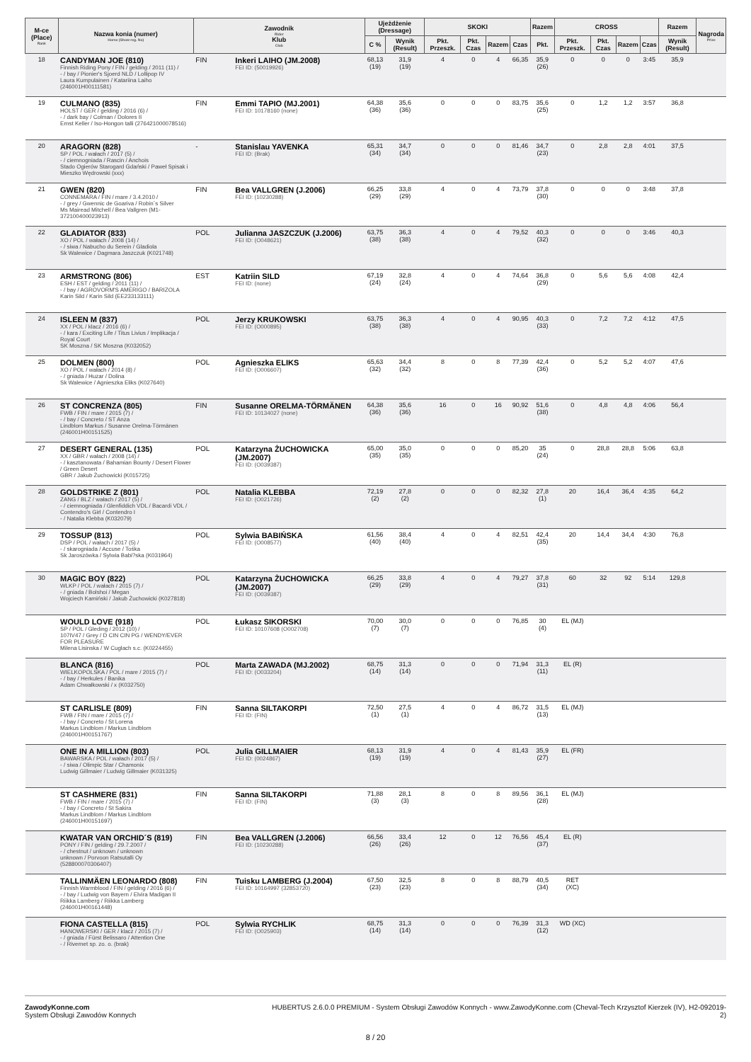| M-ce (Place) Rank | Nazwa konia (numer) Horse (Show reg. No) | Zawodnik Rider Klub Club | | Ujeżdżenie (Dressage) | | SKOKI | | | | Razem | CROSS | | | | Razem | Nagroda Prize |
| --- | --- | --- | --- | --- | --- | --- | --- | --- | --- | --- | --- | --- | --- | --- | --- | --- |
| | | | | C % | Wynik (Result) | Pkt. Przeszk. | Pkt. Czas | Razem | Czas | Pkt. | Pkt. Przeszk. | Pkt. Czas | Razem | Czas | Wynik (Result) | |
| 18 | CANDYMAN JOE (810) Finnish Riding Pony / FIN / gelding / 2011 (11) / - / bay / Pionier's Sjoerd NLD / Lollipop IV Laura Kumpulainen / Katariina Laiho (246001H00111581) | FIN | Inkeri LAIHO (JM.2008) FEI ID: (50019926) | 68,13 (19) | 31,9 (19) | 4 | 0 | 4 | 66,35 | 35,9 (26) | 0 | 0 | 0 | 3:45 | 35,9 | |
| 19 | CULMANO (835) HOLST / GER / gelding / 2016 (6) / - / dark bay / Colman / Dolores II Ernst Keller / Iso-Hongon talli (276421000078516) | FIN | Emmi TAPIO (MJ.2001) FEI ID: 10178160 (none) | 64,38 (36) | 35,6 (36) | 0 | 0 | 0 | 83,75 | 35,6 (25) | 0 | 1,2 | 1,2 | 3:57 | 36,8 | |
| 20 | ARAGORN (828) SP / POL / wałach / 2017 (5) / - / ciemnogniada / Rascin / Anchois Stado Ogierów Starogard Gdański / Paweł Spisak i Mieszko Wędrowski (xxx) | - | Stanislau YAVENKA FEI ID: (Brak) | 65,31 (34) | 34,7 (34) | 0 | 0 | 0 | 81,46 | 34,7 (23) | 0 | 2,8 | 2,8 | 4:01 | 37,5 | |
| 21 | GWEN (820) CONNEMARA / FIN / mare / 3.4.2010 / - / grey / Gwennic de Goariva / Robin´s Silver Ms Mairead Mitchell / Bea Vallgren (M1-372100400023913) | FIN | Bea VALLGREN (J.2006) FEI ID: (10230288) | 66,25 (29) | 33,8 (29) | 4 | 0 | 4 | 73,79 | 37,8 (30) | 0 | 0 | 0 | 3:48 | 37,8 | |
| 22 | GLADIATOR (833) XO / POL / wałach / 2008 (14) / - / siwa / Nabucho du Serein / Gladiola Sk Walewice / Dagmara Jaszczuk (K021748) | POL | Julianna JASZCZUK (J.2006) FEI ID: (O048621) | 63,75 (38) | 36,3 (38) | 4 | 0 | 4 | 79,52 | 40,3 (32) | 0 | 0 | 0 | 3:46 | 40,3 | |
| 23 | ARMSTRONG (806) ESH / EST / gelding / 2011 (11) / - / bay / AGROVORM'S AMERIGO / BARIZOLA Karin Sild / Karin Sild (EE233133111) | EST | Katriin SILD FEI ID: (none) | 67,19 (24) | 32,8 (24) | 4 | 0 | 4 | 74,64 | 36,8 (29) | 0 | 5,6 | 5,6 | 4:08 | 42,4 | |
| 24 | ISLEEN M (837) XX / POL / klacz / 2016 (6) / - / kara / Exciting Life / Titus Livius / Implikacja / Royal Court SK Moszna / SK Moszna (K032052) | POL | Jerzy KRUKOWSKI FEI ID: (O000895) | 63,75 (38) | 36,3 (38) | 4 | 0 | 4 | 90,95 | 40,3 (33) | 0 | 7,2 | 7,2 | 4:12 | 47,5 | |
| 25 | DOLMEN (800) XO / POL / wałach / 2014 (8) / - / gniada / Huzar / Dolina Sk Walewice / Agnieszka Eliks (K027640) | POL | Agnieszka ELIKS FEI ID: (O006607) | 65,63 (32) | 34,4 (32) | 8 | 0 | 8 | 77,39 | 42,4 (36) | 0 | 5,2 | 5,2 | 4:07 | 47,6 | |
| 26 | ST CONCRENZA (805) FWB / FIN / mare / 2015 (7) / - / bay / Concreto / ST Anza Lindblom Markus / Susanne Orelma-Törmänen (246001H00151525) | FIN | Susanne ORELMA-TÖRMÄNEN FEI ID: 10134027 (none) | 64,38 (36) | 35,6 (36) | 16 | 0 | 16 | 90,92 | 51,6 (38) | 0 | 4,8 | 4,8 | 4:06 | 56,4 | |
| 27 | DESERT GENERAL (135) XX / GBR / wałach / 2008 (14) / - / kasztanowata / Bahamian Bounty / Desert Flower / Green Desert GBR / Jakub Żuchowicki (K015725) | POL | Katarzyna ŻUCHOWICKA (JM.2007) FEI ID: (O039387) | 65,00 (35) | 35,0 (35) | 0 | 0 | 0 | 85,20 | 35 (24) | 0 | 28,8 | 28,8 | 5:06 | 63,8 | |
| 28 | GOLDSTRIKE Z (801) ZANG / BLZ / wałach / 2017 (5) / - / ciemnogniada / Glenfiddich VDL / Bacardi VDL / Contendro's Girl / Contendro I - / Natalia Klebba (K032079) | POL | Natalia KLEBBA FEI ID: (O021726) | 72,19 (2) | 27,8 (2) | 0 | 0 | 0 | 82,32 | 27,8 (1) | 20 | 16,4 | 36,4 | 4:35 | 64,2 | |
| 29 | TOSSUP (813) DSP / POL / wałach / 2017 (5) / - / skarogniada / Accuse / Tośka Sk Jaroszówka / Sylwia Babi?ska (K031964) | POL | Sylwia BABIŃSKA FEI ID: (O008577) | 61,56 (40) | 38,4 (40) | 4 | 0 | 4 | 82,51 | 42,4 (35) | 20 | 14,4 | 34,4 | 4:30 | 76,8 | |
| 30 | MAGIC BOY (822) WLKP / POL / wałach / 2015 (7) / - / gniada / Bolshoi / Megan Wojciech Kamiński / Jakub Żuchowicki (K027818) | POL | Katarzyna ŻUCHOWICKA (JM.2007) FEI ID: (O039387) | 66,25 (29) | 33,8 (29) | 4 | 0 | 4 | 79,27 | 37,8 (31) | 60 | 32 | 92 | 5:14 | 129,8 | |
| | WOULD LOVE (918) SP / POL / Gleding / 2012 (10) / 107IV47 / Grey / D CIN CIN PG / WENDY/EVER FOR PLEASURE Milena Lisinska / W Cuglach s.c. (K0224455) | POL | Łukasz SIKORSKI FEI ID: 10107608 (O002708) | 70,00 (7) | 30,0 (7) | 0 | 0 | 0 | 76,85 | 30 (4) | EL (MJ) | | | | | |
| | BLANCA (816) WIELKOPOLSKA / POL / mare / 2015 (7) / - / bay / Herkules / Banika Adam Chwałkowski / x (K032750) | POL | Marta ZAWADA (MJ.2002) FEI ID: (O033204) | 68,75 (14) | 31,3 (14) | 0 | 0 | 0 | 71,94 | 31,3 (11) | EL (R) | | | | | |
| | ST CARLISLE (809) FWB / FIN / mare / 2015 (7) / - / bay / Concreto / St Lorena Markus Lindblom / Markus Lindblom (246001H00151767) | FIN | Sanna SILTAKORPI FEI ID: (FIN) | 72,50 (1) | 27,5 (1) | 4 | 0 | 4 | 86,72 | 31,5 (13) | EL (MJ) | | | | | |
| | ONE IN A MILLION (803) BAWARSKA / POL / wałach / 2017 (5) / - / siwa / Olimpic Star / Chamonix Ludwig Gillmaier / Ludwig Gillmaier (K031325) | POL | Julia GILLMAIER FEI ID: (0024867) | 68,13 (19) | 31,9 (19) | 4 | 0 | 4 | 81,43 | 35,9 (27) | EL (FR) | | | | | |
| | ST CASHMERE (831) FWB / FIN / mare / 2015 (7) / - / bay / Concreto / St Sakira Markus Lindblom / Markus Lindblom (246001H00151697) | FIN | Sanna SILTAKORPI FEI ID: (FIN) | 71,88 (3) | 28,1 (3) | 8 | 0 | 8 | 89,56 | 36,1 (28) | EL (MJ) | | | | | |
| | KWATAR VAN ORCHID´S (819) PONY / FIN / gelding / 29.7.2007 / - / chestnut / unknown / unknown unknown / Porvoon Ratsutalli Oy (528800070306407) | FIN | Bea VALLGREN (J.2006) FEI ID: (10230288) | 66,56 (26) | 33,4 (26) | 12 | 0 | 12 | 76,56 | 45,4 (37) | EL (R) | | | | | |
| | TALLINMÄEN LEONARDO (808) Finnish Warmblood / FIN / gelding / 2016 (6) / - / bay / Ludwig von Bayern / Elvira Madigan II Riikka Lamberg / Riikka Lamberg (246001H00161448) | FIN | Tuisku LAMBERG (J.2004) FEI ID: 10164997 (32853720) | 67,50 (23) | 32,5 (23) | 8 | 0 | 8 | 88,79 | 40,5 (34) | RET (XC) | | | | | |
| | FIONA CASTELLA (815) HANOWERSKI / GER / klacz / 2015 (7) / - / gniada / Fürst Belissaro / Attention One - / Rivernet sp. zo. o. (brak) | POL | Sylwia RYCHLIK FEI ID: (O025903) | 68,75 (14) | 31,3 (14) | 0 | 0 | 0 | 76,39 | 31,3 (12) | WD (XC) | | | | | |
ZawodyKonne.com
System Obsługi Zawodów Konnych
HUBERTUS 2.6.0.0 PREMIUM - System Obsługi Zawodów Konnych - www.ZawodyKonne.com (Cheval-Tech Krzysztof Kierzek (IV), H2-092019-2)
8 / 20